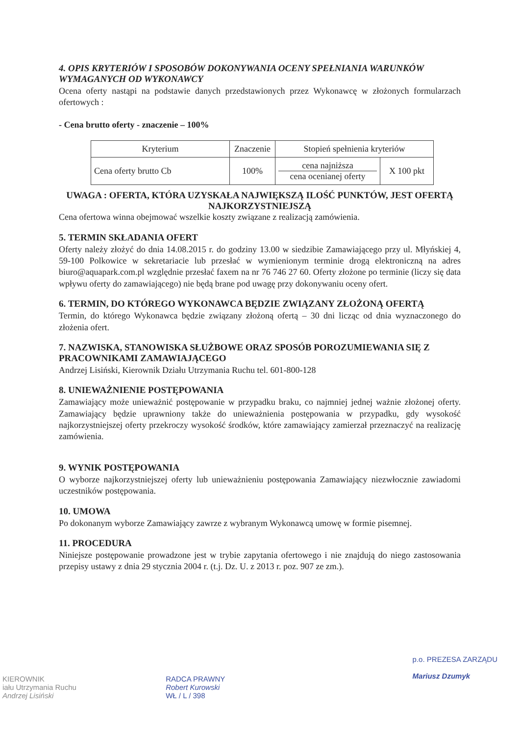4. OPIS KRYTERIÓW I SPOSOBÓW DOKONYWANIA OCENY SPEŁNIANIA WARUNKÓW WYMAGANYCH OD WYKONAWCY
Ocena oferty nastąpi na podstawie danych przedstawionych przez Wykonawcę w złożonych formularzach ofertowych :
- Cena brutto oferty - znaczenie – 100%
| Kryterium | Znaczenie | Stopień spełnienia kryteriów | |
| Cena oferty brutto Cb | 100% | cena najniższa cena ocenianej oferty | X 100 pkt |
UWAGA : OFERTA, KTÓRA UZYSKAŁA NAJWIĘKSZĄ ILOŚĆ PUNKTÓW, JEST OFERTĄ NAJKORZYSTNIEJSZĄ
Cena ofertowa winna obejmować wszelkie koszty związane z realizacją zamówienia.
5. TERMIN SKŁADANIA OFERT
Oferty należy złożyć do dnia 14.08.2015 r. do godziny 13.00 w siedzibie Zamawiającego przy ul. Młyńskiej 4, 59-100 Polkowice w sekretariacie lub przesłać w wymienionym terminie drogą elektroniczną na adres biuro@aquapark.com.pl względnie przesłać faxem na nr 76 746 27 60. Oferty złożone po terminie (liczy się data wpływu oferty do zamawiającego) nie będą brane pod uwagę przy dokonywaniu oceny ofert.
6. TERMIN, DO KTÓREGO WYKONAWCA BĘDZIE ZWIĄZANY ZŁOŻONĄ OFERTĄ
Termin, do którego Wykonawca będzie związany złożoną ofertą – 30 dni licząc od dnia wyznaczonego do złożenia ofert.
7. NAZWISKA, STANOWISKA SŁUŻBOWE ORAZ SPOSÓB POROZUMIEWANIA SIĘ Z PRACOWNIKAMI ZAMAWIAJĄCEGO
Andrzej Lisiński, Kierownik Działu Utrzymania Ruchu tel. 601-800-128
8. UNIEWAŻNIENIE POSTĘPOWANIA
Zamawiający może unieważnić postępowanie w przypadku braku, co najmniej jednej ważnie złożonej oferty. Zamawiający będzie uprawniony także do unieważnienia postępowania w przypadku, gdy wysokość najkorzystniejszej oferty przekroczy wysokość środków, które zamawiający zamierzał przeznaczyć na realizację zamówienia.
9. WYNIK POSTĘPOWANIA
O wyborze najkorzystniejszej oferty lub unieważnieniu postępowania Zamawiający niezwłocznie zawiadomi uczestników postępowania.
10. UMOWA
Po dokonanym wyborze Zamawiający zawrze z wybranym Wykonawcą umowę w formie pisemnej.
11. PROCEDURA
Niniejsze postępowanie prowadzone jest w trybie zapytania ofertowego i nie znajdują do niego zastosowania przepisy ustawy z dnia 29 stycznia 2004 r. (t.j. Dz. U. z 2013 r. poz. 907 ze zm.).
KIEROWNIK
iału Utrzymania Ruchu
Andrzej Lisiński
RADCA PRAWNY
Robert Kurowski
WŁ / L / 398
p.o. PREZESA ZARZĄDU
Mariusz Dzumyk